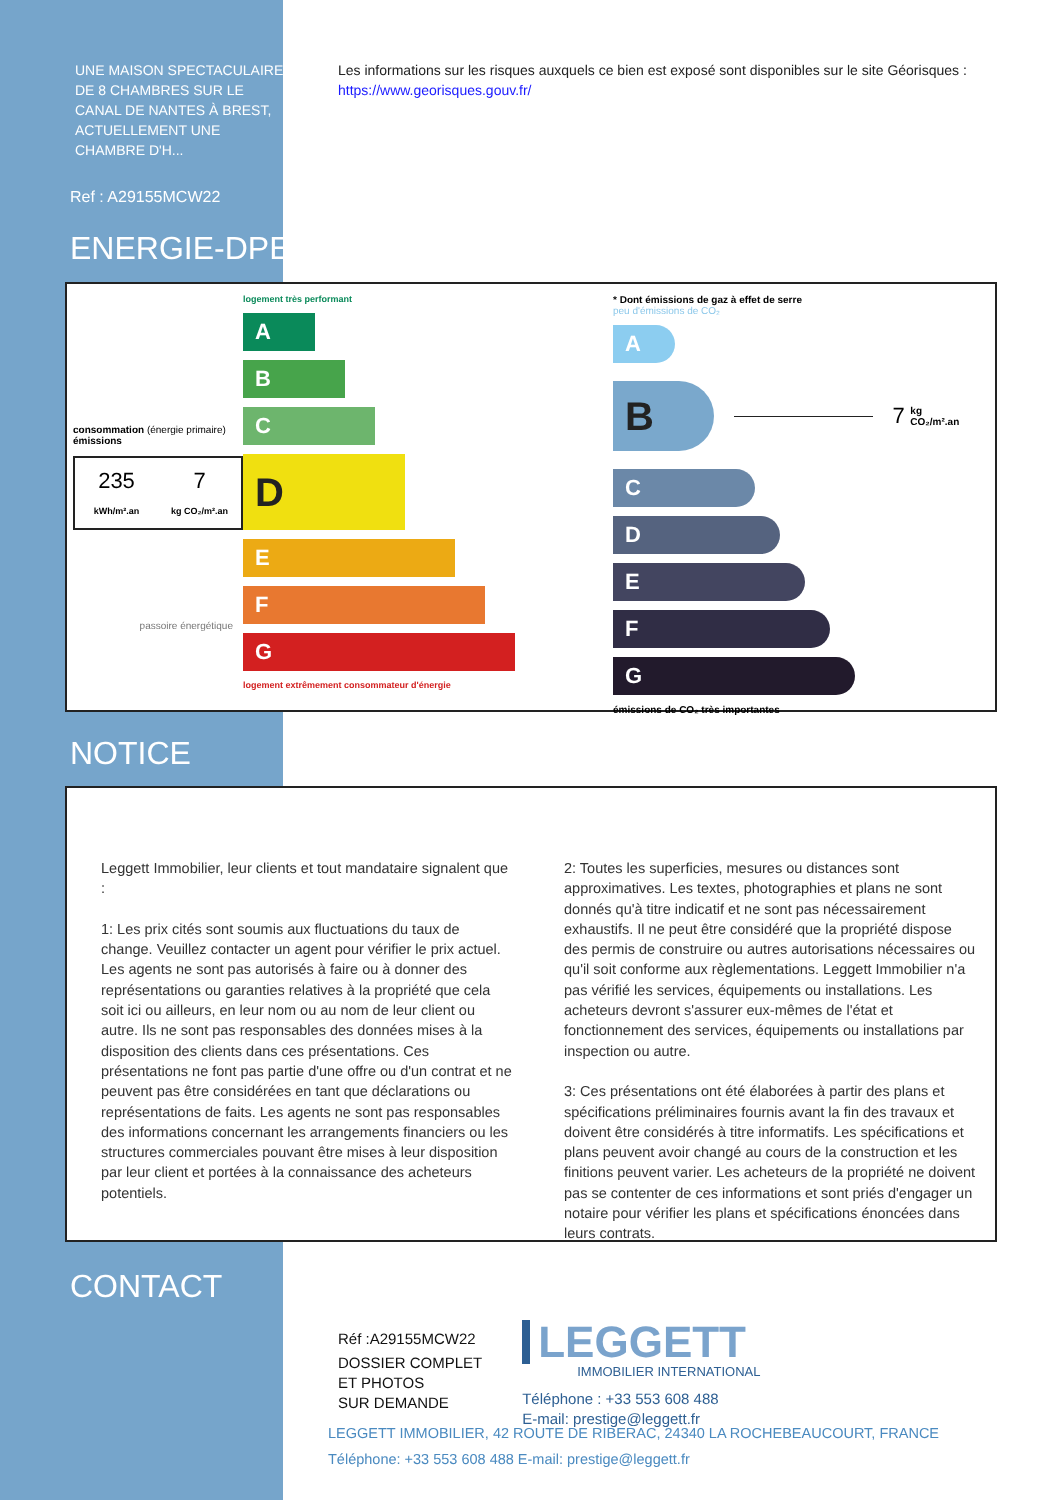UNE MAISON SPECTACULAIRE DE 8 CHAMBRES SUR LE CANAL DE NANTES À BREST, ACTUELLEMENT UNE CHAMBRE D'H...
Ref : A29155MCW22
ENERGIE-DPE
Les informations sur les risques auxquels ce bien est exposé sont disponibles sur le site Géorisques :
https://www.georisques.gouv.fr/
consommation (énergie primaire) émissions
235
kWh/m².an
7
kg CO₂/m².an
passoire énergétique
logement très performant
A
B
C
D
E
F
G
logement extrêmement consommateur d'énergie
* Dont émissions de gaz à effet de serre
peu d'émissions de CO₂
A
B
7 kg CO₂/m².an
C
D
E
F
G
émissions de CO₂ très importantes
NOTICE
Leggett Immobilier, leur clients et tout mandataire signalent que :
1: Les prix cités sont soumis aux fluctuations du taux de change. Veuillez contacter un agent pour vérifier le prix actuel. Les agents ne sont pas autorisés à faire ou à donner des représentations ou garanties relatives à la propriété que cela soit ici ou ailleurs, en leur nom ou au nom de leur client ou autre. Ils ne sont pas responsables des données mises à la disposition des clients dans ces présentations. Ces présentations ne font pas partie d'une offre ou d'un contrat et ne peuvent pas être considérées en tant que déclarations ou représentations de faits. Les agents ne sont pas responsables des informations concernant les arrangements financiers ou les structures commerciales pouvant être mises à leur disposition par leur client et portées à la connaissance des acheteurs potentiels.
2: Toutes les superficies, mesures ou distances sont approximatives. Les textes, photographies et plans ne sont donnés qu'à titre indicatif et ne sont pas nécessairement exhaustifs. Il ne peut être considéré que la propriété dispose des permis de construire ou autres autorisations nécessaires ou qu'il soit conforme aux règlementations. Leggett Immobilier n'a pas vérifié les services, équipements ou installations. Les acheteurs devront s'assurer eux-mêmes de l'état et fonctionnement des services, équipements ou installations par inspection ou autre.
3: Ces présentations ont été élaborées à partir des plans et spécifications préliminaires fournis avant la fin des travaux et doivent être considérés à titre informatifs. Les spécifications et plans peuvent avoir changé au cours de la construction et les finitions peuvent varier. Les acheteurs de la propriété ne doivent pas se contenter de ces informations et sont priés d'engager un notaire pour vérifier les plans et spécifications énoncées dans leurs contrats.
CONTACT
Réf :A29155MCW22
DOSSIER COMPLET
ET PHOTOS
SUR DEMANDE
LEGGETT
IMMOBILIER INTERNATIONAL
Téléphone : +33 553 608 488
E-mail: prestige@leggett.fr
LEGGETT IMMOBILIER, 42 ROUTE DE RIBERAC, 24340 LA ROCHEBEAUCOURT, FRANCE
Téléphone: +33 553 608 488 E-mail: prestige@leggett.fr